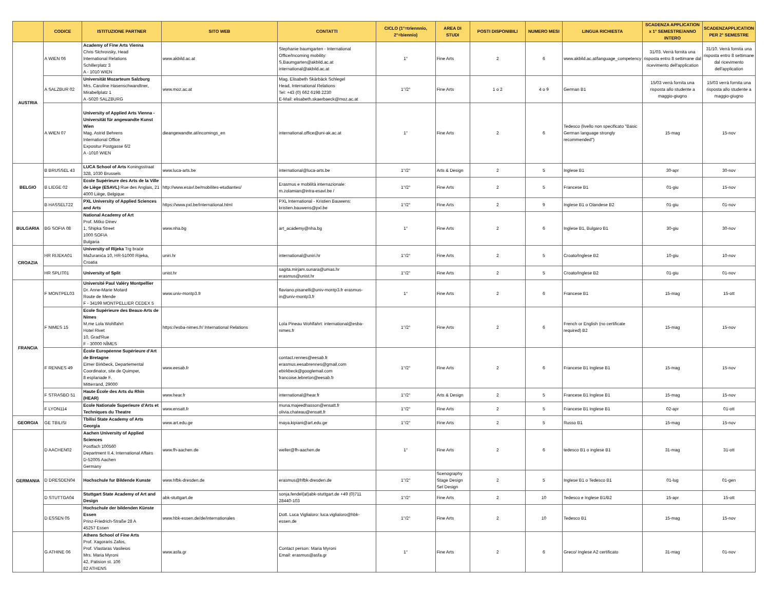| | CODICE | ISTITUZIONE PARTNER | SITO WEB | CONTATTI | CICLO (1°=triennnio, 2°=biennio) | AREA DI STUDI | POSTI DISPONIBILI | NUMERO MESI | LINGUA RICHIESTA | SCADENZA APPLICATION x 1° SEMESTRE/ANNO INTERO | SCADENZAPPLICATION PER 2° SEMESTRE |
| --- | --- | --- | --- | --- | --- | --- | --- | --- | --- | --- | --- |
| AUSTRIA | A WIEN 06 | Academy of Fine Arts Vienna Chris Slchrovsky, Head International Relations Schillerplatz 3 A - 1010 WIEN | www.akbild.ac.at | Stephanie baumgarten - International Office/Incoming mobility: S.Baumgarten@akbild.ac.at international@akbild.ac.at | 1° | Fine Arts | 2 | 6 | www.akbild.ac.at/language_competency | 31/03. Verrà fornita una risposta entro 8 settimane dal ricevimento dell'application | 31/10. Verrà fornita una risposta entro 8 settimane dal ricevimento dell'application |
| | A SALZBUR 02 | Universität Mozarteum Salzburg Mrs. Caroline Hasenschwandtner, Mirabellplatz 1 A -5020 SALZBURG | www.moz.ac.at | Mag. Elisabeth Skärbäck Schlegel Head, International Relations Tel: +43 (0) 662 6198 2230 E-Mail: elisabeth.skaerbaeck@moz.ac.at | 1°/2° | Fine Arts | 1 o 2 | 4 o 9 | German B1 | 15/03 verrà fornita una risposta allo studente a maggio-giugno | 15/03 verrà fornita una risposta allo studente a maggio-giugno |
| | A WIEN 07 | University of Applied Arts Vienna - Universität für angewandte Kunst Wien Mag. Astrid Behrens International Office Expositur Postgasse 6/2 A -1010 WIEN | dieangewandte.at/incomings_en | international.office@uni-ak.ac.at | 1° | Fine Arts | 2 | 6 | Tedesco (livello non specificato "Basic German language strongly recommended") | 15-mag | 15-nov |
| BELGIO | B BRUSSEL 43 | LUCA School of Arts Koningsstraat 328, 1030 Brussels | www.luca-arts.be | international@luca-arts.be | 1°/2° | Arts & Design | 2 | 5 | Inglese B1 | 30-apr | 30-nov |
| | B LIEGE 02 | Ecole Supérieure des Arts de la Ville de Liège (ESAVL) Rue des Anglais, 21 4000 Liège, Belgique | http://www.esavl.be/mobilites-etudiantes/ | Erasmus e mobilità internazionale: m.zolamian@intra-esavl.be / | 1°/2° | Fine Arts | 2 | 5 | Francese B1 | 01-giu | 15-nov |
| | B HASSELT22 | PXL University of Applied Sciences and Arts | https://www.pxl.be/International.html | PXL International - Kristien Bauwens: kristien.bauwens@pxl.be | 1°/2° | Fine Arts | 2 | 9 | Inglese B1 o Olandese B2 | 01-giu | 01-nov |
| BULGARIA | BG SOFIA 08 | National Academy of Art Prof. Mitko Dinev 1, Shipka Street 1000 SOFIA Bulgaria | www.nha.bg | art_academy@nha.bg | 1° | Fine Arts | 2 | 6 | Inglese B1, Bulgaro B1 | 30-giu | 30-nov |
| CROAZIA | HR RIJEKA01 | University of Rijeka Trg braće Mažuranića 10, HR-51000 Rijeka, Croatia | uniri.hr | international@uniri.hr | 1°/2° | Fine Arts | 2 | 5 | Croato/Inglese B2 | 10-giu | 10-nov |
| | HR SPLIT01 | University of Split | unist.hr | sagita.mirjam.sunara@umas.hr erasmus@unist.hr | 1°/2° | Fine Arts | 2 | 5 | Croato/Inglese B2 | 01-giu | 01-nov |
| FRANCIA | F MONTPEL03 | Université Paul Valéry Montpellier Dr. Anne-Marie Motard Route de Mende F - 34199 MONTPELLIER CEDEX 5 | www.univ-montp3.fr | flaviano.pisanelli@univ-montp3.fr erasmus-in@univ-montp3.fr | 1° | Fine Arts | 2 | 6 | Francese B1 | 15-mag | 15-ott |
| | F NIMES 15 | Ecole Supérieure des Beaux-Arts de Nimes M.me Lola Wohlfahrt Hotel Rivet 10, Grad'Rue F - 30000 NÎMES | https://esba-nimes.fr/ International Relations | Lola Pineau Wohlfahrt: international@esba-nimes.fr | 1°/2° | Fine Arts | 2 | 6 | French or English (no certificate required) B2 | 15-mag | 15-nov |
| | F RENNES 49 | École Européenne Supérieure d'Art de Bretagne Eimer Birkbeck, Departemental Coordinator, site de Quimper, 8 esplanade F. Mitterrand, 29000 | www.eesab.fr | contact.rennes@eesab.fr erasmus.eesabrennes@gmail.com ebirkbeck@googlemail.com francoise.lebreton@eesab.fr | 1°/2° | Fine Arts | 2 | 6 | Francese B1 Inglese B1 | 15-mag | 15-nov |
| | F STRASBO 51 | Haute École des Arts du Rhin (HEAR) | www.hear.fr | international@hear.fr | 1°/2° | Arts & Design | 2 | 5 | Francese B1 Inglese B1 | 15-mag | 15-nov |
| | F LYON114 | Ecole Nationale Superieure d'Arts et Techniques du Theatre | www.ensatt.fr | muna.majeedhasson@ensatt.fr olivia.chateau@ensatt.fr | 1°/2° | Fine Arts | 2 | 5 | Francese B1 Inglese B1 | 02-apr | 01-ott |
| GEORGIA | GE TBILISI | Tbilisi State Academy of Arts Georgia | www.art.edu.ge | maya.kipiani@art.edu.ge | 1°/2° | Fine Arts | 2 | 5 | Russo B1 | 15-mag | 15-nov |
| GERMANIA | D AACHEN02 | Aachen University of Applied Sciences Postfach 100560 Department II.4, International Affairs D-52005 Aachen Germany | www.fh-aachen.de | weller@fh-aachen.de | 1° | Fine Arts | 2 | 6 | tedesco B1 o inglese B1 | 31-mag | 31-ott |
| | D DRESDEN04 | Hochschule fur Bildende Kunste | www.hfbk-dresden.de | erasmus@hfbk-dresden.de | 1°/2° | Scenography Stage Design Set Design | 2 | 5 | Inglese B1 o Tedesco B1 | 01-lug | 01-gen |
| | D STUTTGA04 | Stuttgart State Academy of Art and Design | abk-stuttgart.de | sonja.fendel(at)abk-stuttgart.de +49 (0)711 28440-103 | 1°/2° | Fine Arts | 2 | 10 | Tedesco e Inglese B1/B2 | 15-apr | 15-ott |
| | D ESSEN 05 | Hochschule der bildenden Künste Essen Prinz-Friedrich-Straße 28 A 45257 Essen | www.hbk-essen.de/de/internationales | Dott. Luca Viglialoro: luca.viglialoro@hbk-essen.de | 1°/2° | Fine Arts | 2 | 10 | Tedesco B1 | 15-mag | 15-nov |
| | G ATHINE 06 | Athens School of Fine Arts Prof. Xagoraris Zafos, Prof. Vlastaras Vasileios Mrs. Maria Myroni 42, Patision st. 106 82 ATHENS | www.asfa.gr | Contact person: Maria Myroni Email: erasmus@asfa.gr | 1° | Fine Arts | 2 | 6 | Greco/ Inglese A2 certificato | 31-mag | 01-nov |